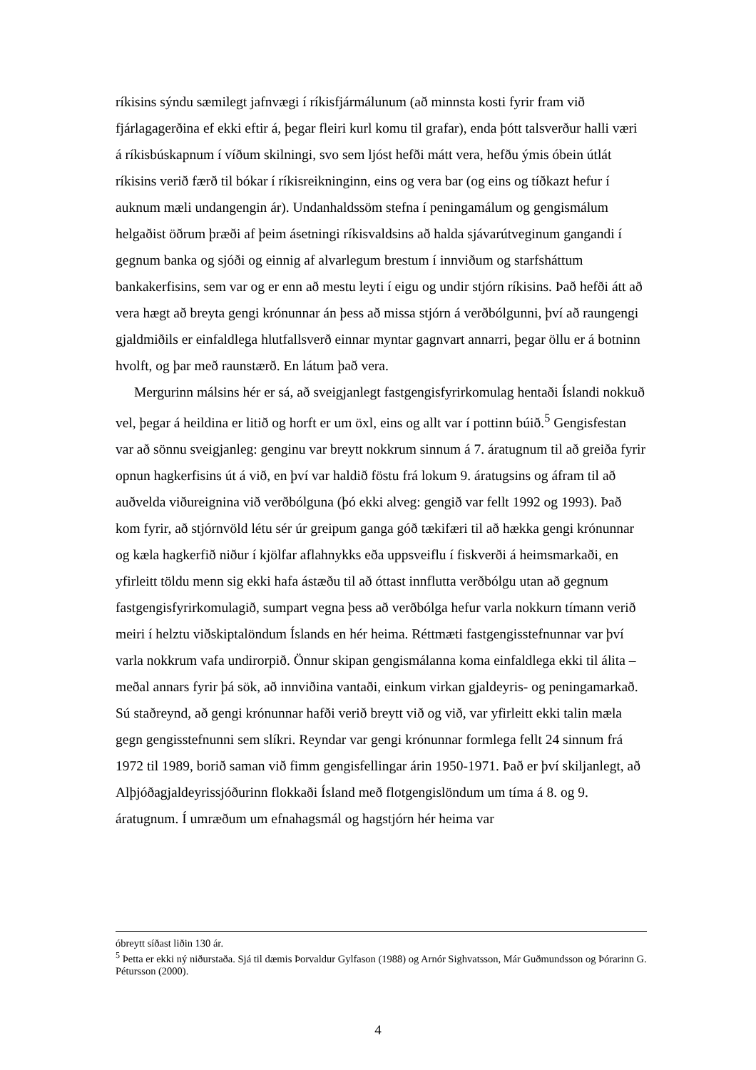ríkisins sýndu sæmilegt jafnvægi í ríkisfjármálunum (að minnsta kosti fyrir fram við fjárlagagerðina ef ekki eftir á, þegar fleiri kurl komu til grafar), enda þótt talsverður halli væri á ríkisbúskapnum í víðum skilningi, svo sem ljóst hefði mátt vera, hefðu ýmis óbein útlát ríkisins verið færð til bókar í ríkisreikninginn, eins og vera bar (og eins og tíðkazt hefur í auknum mæli undangengin ár). Undanhaldssöm stefna í peningamálum og gengismálum helgaðist öðrum þræði af þeim ásetningi ríkisvaldsins að halda sjávarútveginum gangandi í gegnum banka og sjóði og einnig af alvarlegum brestum í innviðum og starfsháttum bankakerfisins, sem var og er enn að mestu leyti í eigu og undir stjórn ríkisins. Það hefði átt að vera hægt að breyta gengi krónunnar án þess að missa stjórn á verðbólgunni, því að raungengi gjaldmiðils er einfaldlega hlutfallsverð einnar myntar gagnvart annarri, þegar öllu er á botninn hvolft, og þar með raunstærð. En látum það vera.
Mergurinn málsins hér er sá, að sveigjanlegt fastgengisfyrirkomulag hentaði Íslandi nokkuð vel, þegar á heildina er litið og horft er um öxl, eins og allt var í pottinn búið.<sup>5</sup> Gengisfestan var að sönnu sveigjanleg: genginu var breytt nokkrum sinnum á 7. áratugnum til að greiða fyrir opnun hagkerfisins út á við, en því var haldið föstu frá lokum 9. áratugsins og áfram til að auðvelda viðureignina við verðbólguna (þó ekki alveg: gengið var fellt 1992 og 1993). Það kom fyrir, að stjórnvöld létu sér úr greipum ganga góð tækifæri til að hækka gengi krónunnar og kæla hagkerfið niður í kjölfar aflahnykks eða uppsveiflu í fiskverði á heimsmarkaði, en yfirleitt töldu menn sig ekki hafa ástæðu til að óttast innflutta verðbólgu utan að gegnum fastgengisfyrirkomulagið, sumpart vegna þess að verðbólga hefur varla nokkurn tímann verið meiri í helztu viðskiptalöndum Íslands en hér heima. Réttmæti fastgengisstefnunnar var því varla nokkrum vafa undirorpið. Önnur skipan gengismálanna koma einfaldlega ekki til álita – meðal annars fyrir þá sök, að innviðina vantaði, einkum virkan gjaldeyris- og peningamarkað. Sú staðreynd, að gengi krónunnar hafði verið breytt við og við, var yfirleitt ekki talin mæla gegn gengisstefnunni sem slíkri. Reyndar var gengi krónunnar formlega fellt 24 sinnum frá 1972 til 1989, borið saman við fimm gengisfellingar árin 1950-1971. Það er því skiljanlegt, að Alþjóðagjaldeyrissjóðurinn flokkaði Ísland með flotgengislöndum um tíma á 8. og 9. áratugnum. Í umræðum um efnahagsmál og hagstjórn hér heima var
óbreytt síðast liðin 130 ár.
<sup>5</sup> Þetta er ekki ný niðurstaða. Sjá til dæmis Þorvaldur Gylfason (1988) og Arnór Sighvatsson, Már Guðmundsson og Þórarinn G. Pétursson (2000).
4